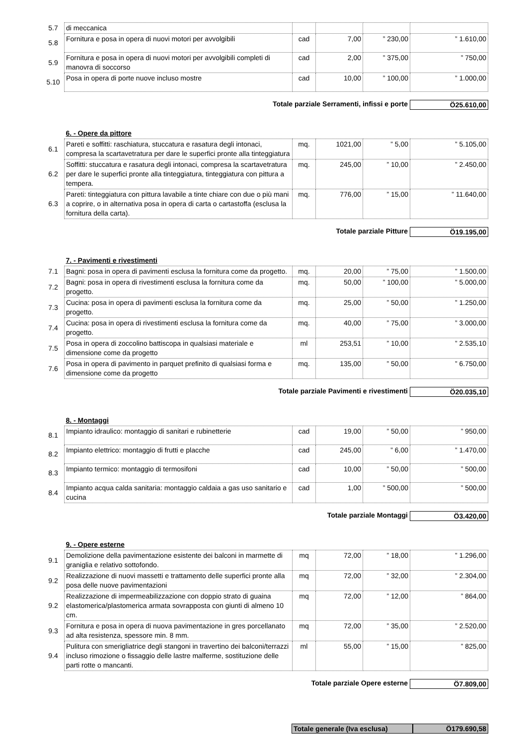| 5.7 | di meccanica | | | | |
| 5.8 | Fornitura e posa in opera di nuovi motori per avvolgibili | cad | 7,00 | ” 230,00 | ” 1.610,00 |
| 5.9 | Fornitura e posa in opera di nuovi motori per avvolgibili completi di manovra di soccorso | cad | 2,00 | ” 375,00 | ” 750,00 |
| 5.10 | Posa in opera di porte nuove incluso mostre | cad | 10,00 | ” 100,00 | ” 1.000,00 |
Totale parziale Serramenti, infissi e porte Ö25.610,00
| | 6. - Opere da pittore | | | | |
| 6.1 | Pareti e soffitti: raschiatura, stuccatura e rasatura degli intonaci, compresa la scartavetratura per dare le superfici pronte alla tinteggiatura | mq. | 1021,00 | ” 5,00 | ” 5.105,00 |
| 6.2 | Soffitti: stuccatura e rasatura degli intonaci, compresa la scartavetratura per dare le superfici pronte alla tinteggiatura, tinteggiatura con pittura a tempera. | mq. | 245,00 | ” 10,00 | ” 2.450,00 |
| 6.3 | Pareti: tinteggiatura con pittura lavabile a tinte chiare con due o più mani a coprire, o in alternativa posa in opera di carta o cartastoffa (esclusa la fornitura della carta). | mq. | 776,00 | ” 15,00 | ” 11.640,00 |
Totale parziale Pitture Ö19.195,00
| | 7. - Pavimenti e rivestimenti | | | | |
| 7.1 | Bagni: posa in opera di pavimenti esclusa la fornitura come da progetto. | mq. | 20,00 | ” 75,00 | ” 1.500,00 |
| 7.2 | Bagni: posa in opera di rivestimenti esclusa la fornitura come da progetto. | mq. | 50,00 | ” 100,00 | ” 5.000,00 |
| 7.3 | Cucina: posa in opera di pavimenti esclusa la fornitura come da progetto. | mq. | 25,00 | ” 50,00 | ” 1.250,00 |
| 7.4 | Cucina: posa in opera di rivestimenti esclusa la fornitura come da progetto. | mq. | 40,00 | ” 75,00 | ” 3.000,00 |
| 7.5 | Posa in opera di zoccolino battiscopa in qualsiasi materiale e dimensione come da progetto | ml | 253,51 | ” 10,00 | ” 2.535,10 |
| 7.6 | Posa in opera di pavimento in parquet prefinito di qualsiasi forma e dimensione come da progetto | mq. | 135,00 | ” 50,00 | ” 6.750,00 |
Totale parziale Pavimenti e rivestimenti Ö20.035,10
| | 8. - Montaggi | | | | |
| 8.1 | Impianto idraulico: montaggio di sanitari e rubinetterie | cad | 19,00 | ” 50,00 | ” 950,00 |
| 8.2 | Impianto elettrico: montaggio di frutti e placche | cad | 245,00 | ” 6,00 | ” 1.470,00 |
| 8.3 | Impianto termico: montaggio di termosifoni | cad | 10,00 | ” 50,00 | ” 500,00 |
| 8.4 | Impianto acqua calda sanitaria: montaggio caldaia a gas uso sanitario e cucina | cad | 1,00 | ” 500,00 | ” 500,00 |
Totale parziale Montaggi Ö3.420,00
| | 9. - Opere esterne | | | | |
| 9.1 | Demolizione della pavimentazione esistente dei balconi in marmette di graniglia e relativo sottofondo. | mq | 72,00 | ” 18,00 | ” 1.296,00 |
| 9.2 | Realizzazione di nuovi massetti e trattamento delle superfici pronte alla posa delle nuove pavimentazioni | mq | 72,00 | ” 32,00 | ” 2.304,00 |
| 9.2 | Realizzazione di impermeabilizzazione con doppio strato di guaina elastomerica/plastomerica armata sovrapposta con giunti di almeno 10 cm. | mq | 72,00 | ” 12,00 | ” 864,00 |
| 9.3 | Fornitura e posa in opera di nuova pavimentazione in gres porcellanato ad alta resistenza, spessore min. 8 mm. | mq | 72,00 | ” 35,00 | ” 2.520,00 |
| 9.4 | Pulitura con smerigliatrice degli stangoni in travertino dei balconi/terrazzi incluso rimozione o fissaggio delle lastre malferme, sostituzione delle parti rotte o mancanti. | ml | 55,00 | ” 15,00 | ” 825,00 |
Totale parziale Opere esterne Ö7.809,00
Totale generale (Iva esclusa) Ö179.690,58